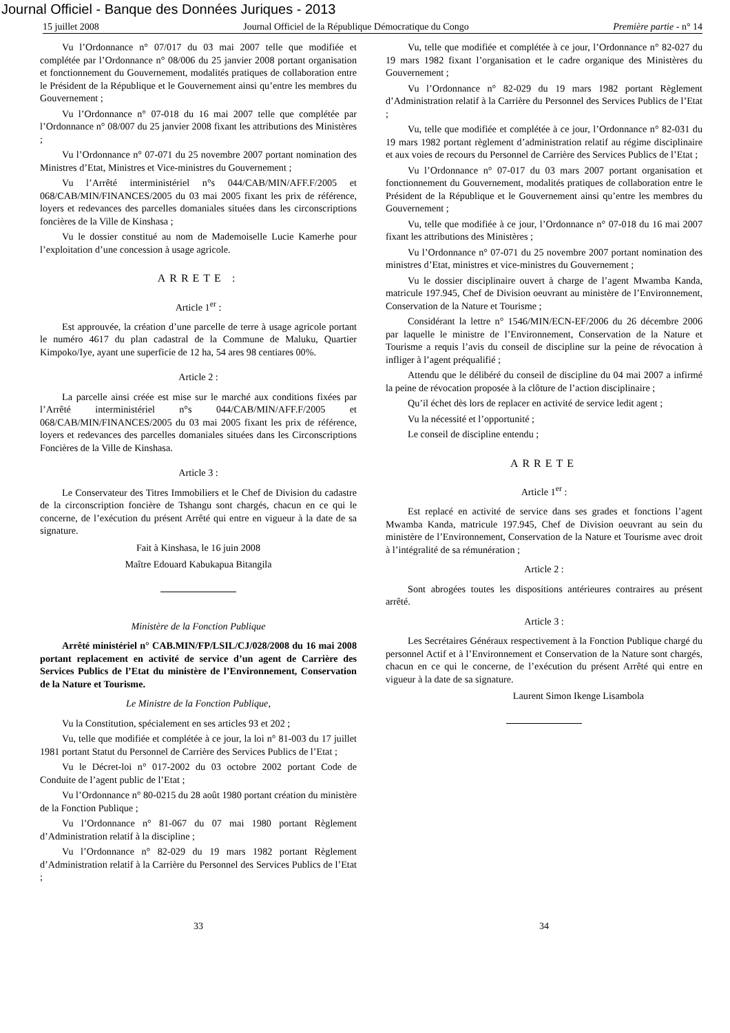Journal Officiel - Banque des Données Juriques - 2013
15 juillet 2008 Journal Officiel de la République Démocratique du Congo Première partie - n° 14
Vu l’Ordonnance n° 07/017 du 03 mai 2007 telle que modifiée et complétée par l’Ordonnance n° 08/006 du 25 janvier 2008 portant organisation et fonctionnement du Gouvernement, modalités pratiques de collaboration entre le Président de la République et le Gouvernement ainsi qu’entre les membres du Gouvernement ;
Vu l’Ordonnance n° 07-018 du 16 mai 2007 telle que complétée par l’Ordonnance n° 08/007 du 25 janvier 2008 fixant les attributions des Ministères ;
Vu l’Ordonnance n° 07-071 du 25 novembre 2007 portant nomination des Ministres d’Etat, Ministres et Vice-ministres du Gouvernement ;
Vu l’Arrêté interministériel n°s 044/CAB/MIN/AFF.F/2005 et 068/CAB/MIN/FINANCES/2005 du 03 mai 2005 fixant les prix de référence, loyers et redevances des parcelles domaniales situées dans les circonscriptions foncières de la Ville de Kinshasa ;
Vu le dossier constitué au nom de Mademoiselle Lucie Kamerhe pour l’exploitation d’une concession à usage agricole.
ARRETE :
Article 1<sup>er</sup> :
Est approuvée, la création d’une parcelle de terre à usage agricole portant le numéro 4617 du plan cadastral de la Commune de Maluku, Quartier Kimpoko/Iye, ayant une superficie de 12 ha, 54 ares 98 centiares 00%.
Article 2 :
La parcelle ainsi créée est mise sur le marché aux conditions fixées par l’Arrêté interministériel n°s 044/CAB/MIN/AFF.F/2005 et 068/CAB/MIN/FINANCES/2005 du 03 mai 2005 fixant les prix de référence, loyers et redevances des parcelles domaniales situées dans les Circonscriptions Foncières de la Ville de Kinshasa.
Article 3 :
Le Conservateur des Titres Immobiliers et le Chef de Division du cadastre de la circonscription foncière de Tshangu sont chargés, chacun en ce qui le concerne, de l’exécution du présent Arrêté qui entre en vigueur à la date de sa signature.
Fait à Kinshasa, le 16 juin 2008
Maître Edouard Kabukapua Bitangila
Ministère de la Fonction Publique
Arrêté ministériel n° CAB.MIN/FP/LSIL/CJ/028/2008 du 16 mai 2008 portant replacement en activité de service d’un agent de Carrière des Services Publics de l’Etat du ministère de l’Environnement, Conservation de la Nature et Tourisme.
Le Ministre de la Fonction Publique,
Vu la Constitution, spécialement en ses articles 93 et 202 ;
Vu, telle que modifiée et complétée à ce jour, la loi n° 81-003 du 17 juillet 1981 portant Statut du Personnel de Carrière des Services Publics de l’Etat ;
Vu le Décret-loi n° 017-2002 du 03 octobre 2002 portant Code de Conduite de l’agent public de l’Etat ;
Vu l’Ordonnance n° 80-0215 du 28 août 1980 portant création du ministère de la Fonction Publique ;
Vu l’Ordonnance n° 81-067 du 07 mai 1980 portant Règlement d’Administration relatif à la discipline ;
Vu l’Ordonnance n° 82-029 du 19 mars 1982 portant Règlement d’Administration relatif à la Carrière du Personnel des Services Publics de l’Etat ;
Vu, telle que modifiée et complétée à ce jour, l’Ordonnance n° 82-027 du 19 mars 1982 fixant l’organisation et le cadre organique des Ministères du Gouvernement ;
Vu l’Ordonnance n° 82-029 du 19 mars 1982 portant Règlement d’Administration relatif à la Carrière du Personnel des Services Publics de l’Etat ;
Vu, telle que modifiée et complétée à ce jour, l’Ordonnance n° 82-031 du 19 mars 1982 portant règlement d’administration relatif au régime disciplinaire et aux voies de recours du Personnel de Carrière des Services Publics de l’Etat ;
Vu l’Ordonnance n° 07-017 du 03 mars 2007 portant organisation et fonctionnement du Gouvernement, modalités pratiques de collaboration entre le Président de la République et le Gouvernement ainsi qu’entre les membres du Gouvernement ;
Vu, telle que modifiée à ce jour, l’Ordonnance n° 07-018 du 16 mai 2007 fixant les attributions des Ministères ;
Vu l’Ordonnance n° 07-071 du 25 novembre 2007 portant nomination des ministres d’Etat, ministres et vice-ministres du Gouvernement ;
Vu le dossier disciplinaire ouvert à charge de l’agent Mwamba Kanda, matricule 197.945, Chef de Division oeuvrant au ministère de l’Environnement, Conservation de la Nature et Tourisme ;
Considérant la lettre n° 1546/MIN/ECN-EF/2006 du 26 décembre 2006 par laquelle le ministre de l’Environnement, Conservation de la Nature et Tourisme a requis l’avis du conseil de discipline sur la peine de révocation à infliger à l’agent préqualifié ;
Attendu que le délibéré du conseil de discipline du 04 mai 2007 a infirmé la peine de révocation proposée à la clôture de l’action disciplinaire ;
Qu’il échet dès lors de replacer en activité de service ledit agent ;
Vu la nécessité et l’opportunité ;
Le conseil de discipline entendu ;
ARRETE
Article 1<sup>er</sup> :
Est replacé en activité de service dans ses grades et fonctions l’agent Mwamba Kanda, matricule 197.945, Chef de Division oeuvrant au sein du ministère de l’Environnement, Conservation de la Nature et Tourisme avec droit à l’intégralité de sa rémunération ;
Article 2 :
Sont abrogées toutes les dispositions antérieures contraires au présent arrêté.
Article 3 :
Les Secrétaires Généraux respectivement à la Fonction Publique chargé du personnel Actif et à l’Environnement et Conservation de la Nature sont chargés, chacun en ce qui le concerne, de l’exécution du présent Arrêté qui entre en vigueur à la date de sa signature.
Laurent Simon Ikenge Lisambola
33 34